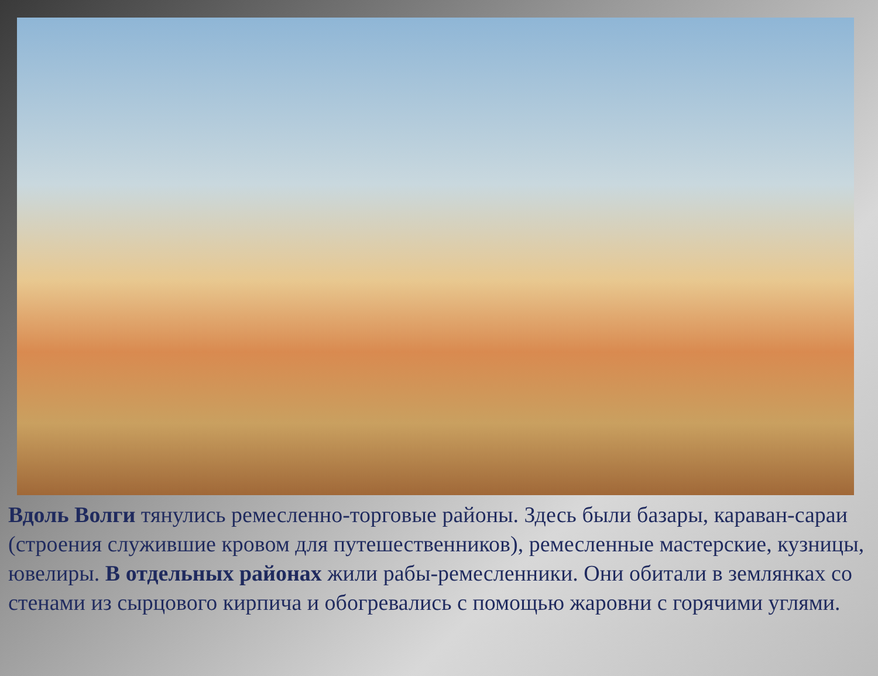Вдоль Волги тянулись ремесленно-торговые районы. Здесь были базары, караван-сараи (строения служившие кровом для путешественников), ремесленные мастерские, кузницы, ювелиры. В отдельных районах жили рабы-ремесленники. Они обитали в землянках со стенами из сырцового кирпича и обогревались с помощью жаровни с горячими углями.